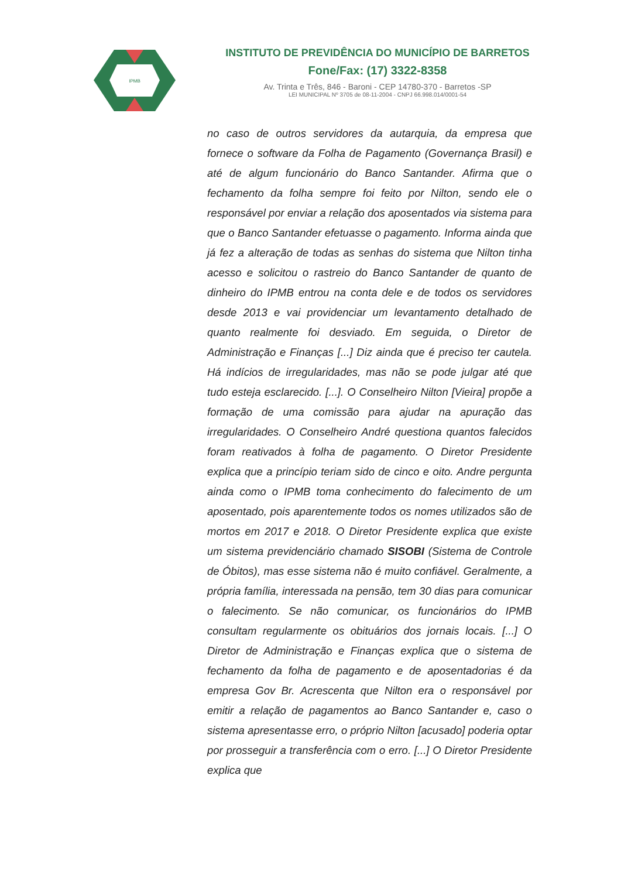IPMB
INSTITUTO DE PREVIDÊNCIA DO MUNICÍPIO DE BARRETOS
Fone/Fax: (17) 3322-8358
Av. Trinta e Três, 846 - Baroni - CEP 14780-370 - Barretos -SP
LEI MUNICIPAL Nº 3705 de 08-11-2004 - CNPJ 66.998.014/0001-54
no caso de outros servidores da autarquia, da empresa que fornece o software da Folha de Pagamento (Governança Brasil) e até de algum funcionário do Banco Santander. Afirma que o fechamento da folha sempre foi feito por Nilton, sendo ele o responsável por enviar a relação dos aposentados via sistema para que o Banco Santander efetuasse o pagamento. Informa ainda que já fez a alteração de todas as senhas do sistema que Nilton tinha acesso e solicitou o rastreio do Banco Santander de quanto de dinheiro do IPMB entrou na conta dele e de todos os servidores desde 2013 e vai providenciar um levantamento detalhado de quanto realmente foi desviado. Em seguida, o Diretor de Administração e Finanças [...] Diz ainda que é preciso ter cautela. Há indícios de irregularidades, mas não se pode julgar até que tudo esteja esclarecido. [...]. O Conselheiro Nilton [Vieira] propõe a formação de uma comissão para ajudar na apuração das irregularidades. O Conselheiro André questiona quantos falecidos foram reativados à folha de pagamento. O Diretor Presidente explica que a princípio teriam sido de cinco e oito. Andre pergunta ainda como o IPMB toma conhecimento do falecimento de um aposentado, pois aparentemente todos os nomes utilizados são de mortos em 2017 e 2018. O Diretor Presidente explica que existe um sistema previdenciário chamado SISOBI (Sistema de Controle de Óbitos), mas esse sistema não é muito confiável. Geralmente, a própria família, interessada na pensão, tem 30 dias para comunicar o falecimento. Se não comunicar, os funcionários do IPMB consultam regularmente os obituários dos jornais locais. [...] O Diretor de Administração e Finanças explica que o sistema de fechamento da folha de pagamento e de aposentadorias é da empresa Gov Br. Acrescenta que Nilton era o responsável por emitir a relação de pagamentos ao Banco Santander e, caso o sistema apresentasse erro, o próprio Nilton [acusado] poderia optar por prosseguir a transferência com o erro. [...] O Diretor Presidente explica que